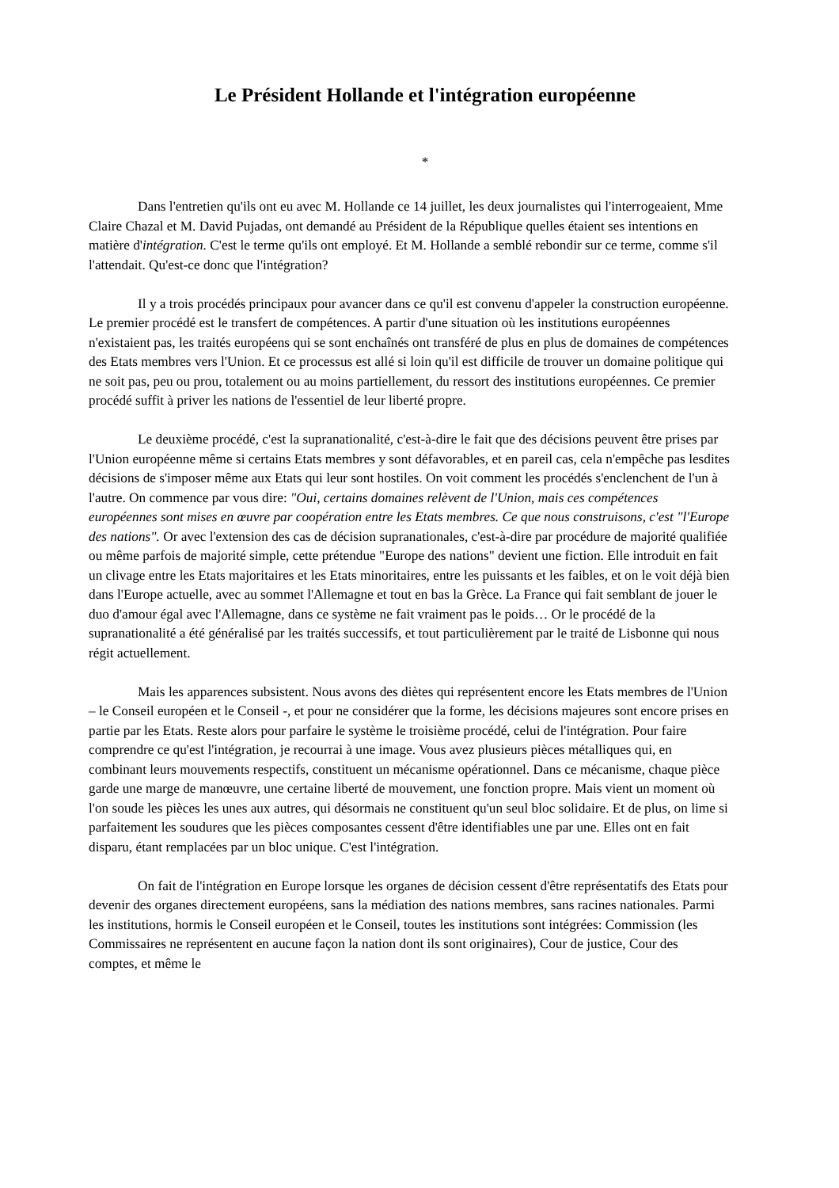Le Président Hollande et l'intégration européenne
*
Dans l'entretien qu'ils ont eu avec M. Hollande ce 14 juillet, les deux journalistes qui l'interrogeaient, Mme Claire Chazal et M. David Pujadas, ont demandé au Président de la République quelles étaient ses intentions en matière d'intégration. C'est le terme qu'ils ont employé. Et M. Hollande a semblé rebondir sur ce terme, comme s'il l'attendait. Qu'est-ce donc que l'intégration?
Il y a trois procédés principaux pour avancer dans ce qu'il est convenu d'appeler la construction européenne. Le premier procédé est le transfert de compétences. A partir d'une situation où les institutions européennes n'existaient pas, les traités européens qui se sont enchaînés ont transféré de plus en plus de domaines de compétences des Etats membres vers l'Union. Et ce processus est allé si loin qu'il est difficile de trouver un domaine politique qui ne soit pas, peu ou prou, totalement ou au moins partiellement, du ressort des institutions européennes. Ce premier procédé suffit à priver les nations de l'essentiel de leur liberté propre.
Le deuxième procédé, c'est la supranationalité, c'est-à-dire le fait que des décisions peuvent être prises par l'Union européenne même si certains Etats membres y sont défavorables, et en pareil cas, cela n'empêche pas lesdites décisions de s'imposer même aux Etats qui leur sont hostiles. On voit comment les procédés s'enclenchent de l'un à l'autre. On commence par vous dire: "Oui, certains domaines relèvent de l'Union, mais ces compétences européennes sont mises en œuvre par coopération entre les Etats membres. Ce que nous construisons, c'est "l'Europe des nations". Or avec l'extension des cas de décision supranationales, c'est-à-dire par procédure de majorité qualifiée ou même parfois de majorité simple, cette prétendue "Europe des nations" devient une fiction. Elle introduit en fait un clivage entre les Etats majoritaires et les Etats minoritaires, entre les puissants et les faibles, et on le voit déjà bien dans l'Europe actuelle, avec au sommet l'Allemagne et tout en bas la Grèce. La France qui fait semblant de jouer le duo d'amour égal avec l'Allemagne, dans ce système ne fait vraiment pas le poids… Or le procédé de la supranationalité a été généralisé par les traités successifs, et tout particulièrement par le traité de Lisbonne qui nous régit actuellement.
Mais les apparences subsistent. Nous avons des diètes qui représentent encore les Etats membres de l'Union – le Conseil européen et le Conseil -, et pour ne considérer que la forme, les décisions majeures sont encore prises en partie par les Etats. Reste alors pour parfaire le système le troisième procédé, celui de l'intégration. Pour faire comprendre ce qu'est l'intégration, je recourrai à une image. Vous avez plusieurs pièces métalliques qui, en combinant leurs mouvements respectifs, constituent un mécanisme opérationnel. Dans ce mécanisme, chaque pièce garde une marge de manœuvre, une certaine liberté de mouvement, une fonction propre. Mais vient un moment où l'on soude les pièces les unes aux autres, qui désormais ne constituent qu'un seul bloc solidaire. Et de plus, on lime si parfaitement les soudures que les pièces composantes cessent d'être identifiables une par une. Elles ont en fait disparu, étant remplacées par un bloc unique. C'est l'intégration.
On fait de l'intégration en Europe lorsque les organes de décision cessent d'être représentatifs des Etats pour devenir des organes directement européens, sans la médiation des nations membres, sans racines nationales. Parmi les institutions, hormis le Conseil européen et le Conseil, toutes les institutions sont intégrées: Commission (les Commissaires ne représentent en aucune façon la nation dont ils sont originaires), Cour de justice, Cour des comptes, et même le